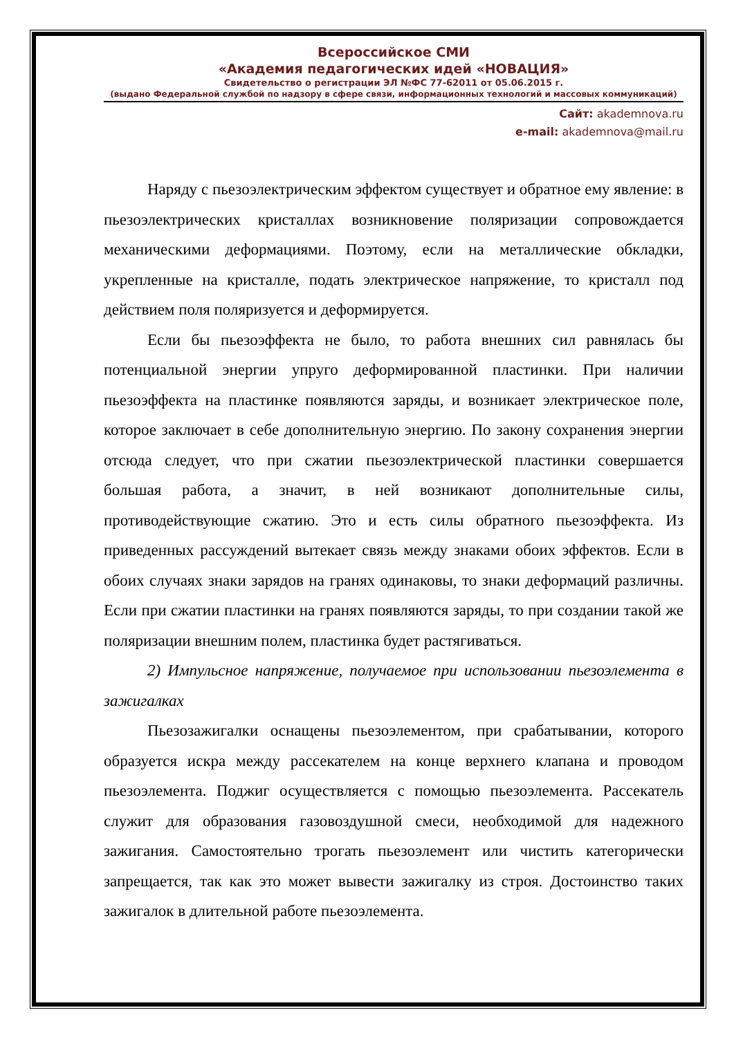Всероссийское СМИ
«Академия педагогических идей «НОВАЦИЯ»
Свидетельство о регистрации ЭЛ №ФС 77-62011 от 05.06.2015 г.
(выдано Федеральной службой по надзору в сфере связи, информационных технологий и массовых коммуникаций)
Сайт: akademnova.ru
e-mail: akademnova@mail.ru
Наряду с пьезоэлектрическим эффектом существует и обратное ему явление: в пьезоэлектрических кристаллах возникновение поляризации сопровождается механическими деформациями. Поэтому, если на металлические обкладки, укрепленные на кристалле, подать электрическое напряжение, то кристалл под действием поля поляризуется и деформируется.
Если бы пьезоэффекта не было, то работа внешних сил равнялась бы потенциальной энергии упруго деформированной пластинки. При наличии пьезоэффекта на пластинке появляются заряды, и возникает электрическое поле, которое заключает в себе дополнительную энергию. По закону сохранения энергии отсюда следует, что при сжатии пьезоэлектрической пластинки совершается большая работа, а значит, в ней возникают дополнительные силы, противодействующие сжатию. Это и есть силы обратного пьезоэффекта. Из приведенных рассуждений вытекает связь между знаками обоих эффектов. Если в обоих случаях знаки зарядов на гранях одинаковы, то знаки деформаций различны. Если при сжатии пластинки на гранях появляются заряды, то при создании такой же поляризации внешним полем, пластинка будет растягиваться.
2) Импульсное напряжение, получаемое при использовании пьезоэлемента в зажигалках
Пьезозажигалки оснащены пьезоэлементом, при срабатывании, которого образуется искра между рассекателем на конце верхнего клапана и проводом пьезоэлемента. Поджиг осуществляется с помощью пьезоэлемента. Рассекатель служит для образования газовоздушной смеси, необходимой для надежного зажигания. Самостоятельно трогать пьезоэлемент или чистить категорически запрещается, так как это может вывести зажигалку из строя. Достоинство таких зажигалок в длительной работе пьезоэлемента.